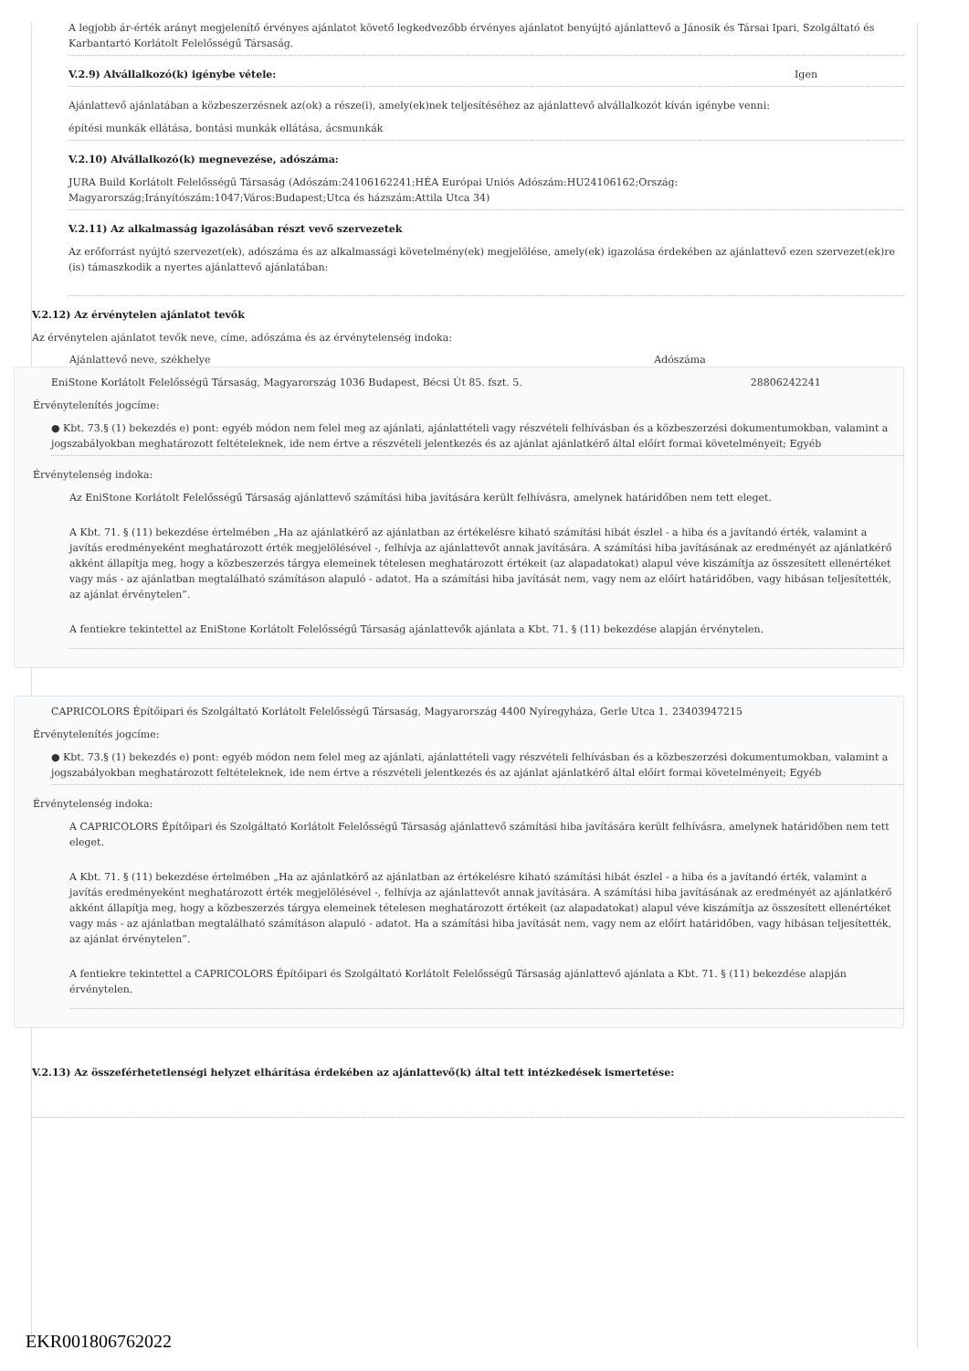A legjobb ár-érték arányt megjelenítő érvényes ajánlatot követő legkedvezőbb érvényes ajánlatot benyújtó ajánlattevő a Jánosik és Társai Ipari, Szolgáltató és Karbantartó Korlátolt Felelősségű Társaság.
V.2.9) Alvállalkozó(k) igénybe vétele: Igen
Ajánlattevő ajánlatában a közbeszerzésnek az(ok) a része(i), amely(ek)nek teljesítéséhez az ajánlattevő alvállalkozót kíván igénybe venni:
építési munkák ellátása, bontási munkák ellátása, ácsmunkák
V.2.10) Alvállalkozó(k) megnevezése, adószáma:
JURA Build Korlátolt Felelősségű Társaság (Adószám:24106162241;HÉA Európai Uniós Adószám:HU24106162;Ország: Magyarország;Irányítószám:1047;Város:Budapest;Utca és házszám:Attila Utca 34)
V.2.11) Az alkalmasság igazolásában részt vevő szervezetek
Az erőforrást nyújtó szervezet(ek), adószáma és az alkalmassági követelmény(ek) megjelölése, amely(ek) igazolása érdekében az ajánlattevő ezen szervezet(ek)re (is) támaszkodik a nyertes ajánlattevő ajánlatában:
V.2.12) Az érvénytelen ajánlatot tevők
Az érvénytelen ajánlatot tevők neve, címe, adószáma és az érvénytelenség indoka:
| Ajánlattevő neve, székhelye | Adószáma |
| --- | --- |
| EniStone Korlátolt Felelősségű Társaság, Magyarország 1036 Budapest, Bécsi Út 85. fszt. 5. | 28806242241 |
Érvénytelenítés jogcíme:
● Kbt. 73.§ (1) bekezdés e) pont: egyéb módon nem felel meg az ajánlati, ajánlattételi vagy részvételi felhívásban és a közbeszerzési dokumentumokban, valamint a jogszabályokban meghatározott feltételeknek, ide nem értve a részvételi jelentkezés és az ajánlat ajánlatkérő által előírt formai követelményeit; Egyéb
Érvénytelenség indoka:
Az EniStone Korlátolt Felelősségű Társaság ajánlattevő számítási hiba javítására került felhívásra, amelynek határidőben nem tett eleget.
A Kbt. 71. § (11) bekezdése értelmében „Ha az ajánlatkérő az ajánlatban az értékelésre kiható számítási hibát észlel - a hiba és a javítandó érték, valamint a javítás eredményeként meghatározott érték megjelölésével -, felhívja az ajánlattevőt annak javítására. A számítási hiba javításának az eredményét az ajánlatkérő akként állapítja meg, hogy a közbeszerzés tárgya elemeinek tételesen meghatározott értékeit (az alapadatokat) alapul véve kiszámítja az összesített ellenértéket vagy más - az ajánlatban megtalálható számításon alapuló - adatot. Ha a számítási hiba javítását nem, vagy nem az előírt határidőben, vagy hibásan teljesítették, az ajánlat érvénytelen”.
A fentiekre tekintettel az EniStone Korlátolt Felelősségű Társaság ajánlattevők ajánlata a Kbt. 71. § (11) bekezdése alapján érvénytelen.
| CAPRICOLORS Építőipari és Szolgáltató Korlátolt Felelősségű Társaság, Magyarország 4400 Nyíregyháza, Gerle Utca 1. | 23403947215 |
Érvénytelenítés jogcíme:
● Kbt. 73.§ (1) bekezdés e) pont: egyéb módon nem felel meg az ajánlati, ajánlattételi vagy részvételi felhívásban és a közbeszerzési dokumentumokban, valamint a jogszabályokban meghatározott feltételeknek, ide nem értve a részvételi jelentkezés és az ajánlat ajánlatkérő által előírt formai követelményeit; Egyéb
Érvénytelenség indoka:
A CAPRICOLORS Építőipari és Szolgáltató Korlátolt Felelősségű Társaság ajánlattevő számítási hiba javítására került felhívásra, amelynek határidőben nem tett eleget.
A Kbt. 71. § (11) bekezdése értelmében „Ha az ajánlatkérő az ajánlatban az értékelésre kiható számítási hibát észlel - a hiba és a javítandó érték, valamint a javítás eredményeként meghatározott érték megjelölésével -, felhívja az ajánlattevőt annak javítására. A számítási hiba javításának az eredményét az ajánlatkérő akként állapítja meg, hogy a közbeszerzés tárgya elemeinek tételesen meghatározott értékeit (az alapadatokat) alapul véve kiszámítja az összesített ellenértéket vagy más - az ajánlatban megtalálható számításon alapuló - adatot. Ha a számítási hiba javítását nem, vagy nem az előírt határidőben, vagy hibásan teljesítették, az ajánlat érvénytelen”.
A fentiekre tekintettel a CAPRICOLORS Építőipari és Szolgáltató Korlátolt Felelősségű Társaság ajánlattevő ajánlata a Kbt. 71. § (11) bekezdése alapján érvénytelen.
V.2.13) Az összeférhetetlenségi helyzet elhárítása érdekében az ajánlattevő(k) által tett intézkedések ismertetése:
EKR001806762022